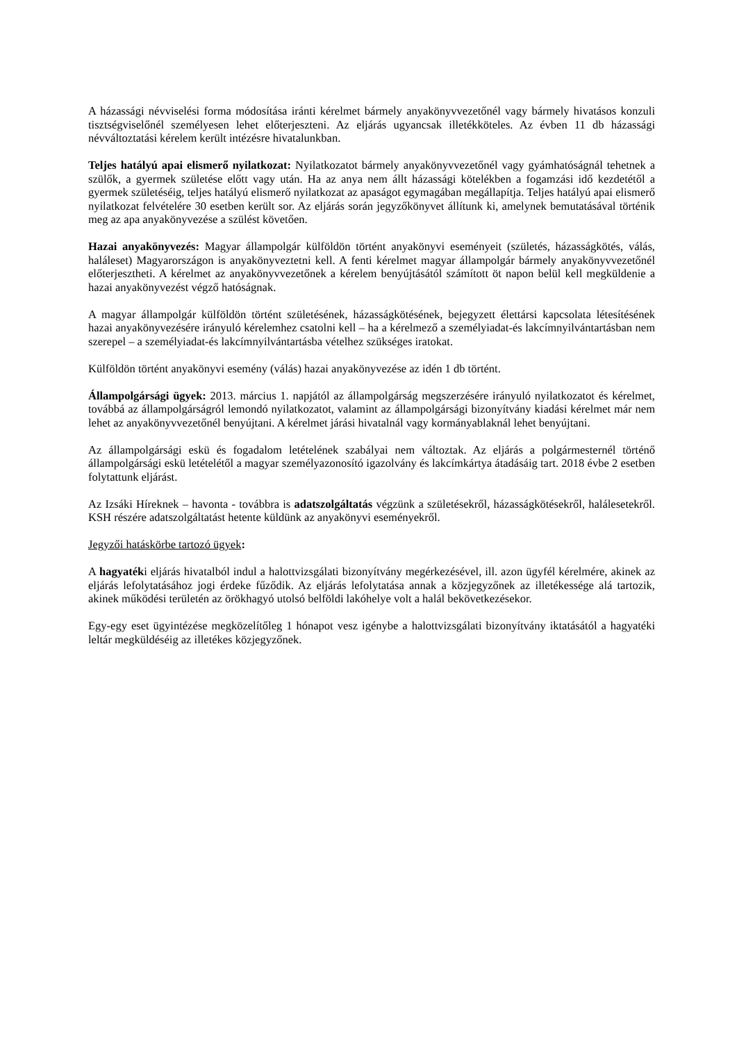A házassági névviselési forma módosítása iránti kérelmet bármely anyakönyvvezetőnél vagy bármely hivatásos konzuli tisztségviselőnél személyesen lehet előterjeszteni. Az eljárás ugyancsak illetékköteles. Az évben 11 db házassági névváltoztatási kérelem került intézésre hivatalunkban.
Teljes hatályú apai elismerő nyilatkozat: Nyilatkozatot bármely anyakönyvvezetőnél vagy gyámhatóságnál tehetnek a szülők, a gyermek születése előtt vagy után. Ha az anya nem állt házassági kötelékben a fogamzási idő kezdetétől a gyermek születéséig, teljes hatályú elismerő nyilatkozat az apaságot egymagában megállapítja. Teljes hatályú apai elismerő nyilatkozat felvételére 30 esetben került sor. Az eljárás során jegyzőkönyvet állítunk ki, amelynek bemutatásával történik meg az apa anyakönyvezése a szülést követően.
Hazai anyakönyvezés: Magyar állampolgár külföldön történt anyakönyvi eseményeit (születés, házasságkötés, válás, haláleset) Magyarországon is anyakönyveztetni kell. A fenti kérelmet magyar állampolgár bármely anyakönyvvezetőnél előterjesztheti. A kérelmet az anyakönyvvezetőnek a kérelem benyújtásától számított öt napon belül kell megküldenie a hazai anyakönyvezést végző hatóságnak.
A magyar állampolgár külföldön történt születésének, házasságkötésének, bejegyzett élettársi kapcsolata létesítésének hazai anyakönyvezésére irányuló kérelemhez csatolni kell – ha a kérelmező a személyiadat-és lakcímnyilvántartásban nem szerepel – a személyiadat-és lakcímnyilvántartásba vételhez szükséges iratokat.
Külföldön történt anyakönyvi esemény (válás) hazai anyakönyvezése az idén 1 db történt.
Állampolgársági ügyek: 2013. március 1. napjától az állampolgárság megszerzésére irányuló nyilatkozatot és kérelmet, továbbá az állampolgárságról lemondó nyilatkozatot, valamint az állampolgársági bizonyítvány kiadási kérelmet már nem lehet az anyakönyvvezetőnél benyújtani. A kérelmet járási hivatalnál vagy kormányablaknál lehet benyújtani.
Az állampolgársági eskü és fogadalom letételének szabályai nem változtak. Az eljárás a polgármesternél történő állampolgársági eskü letételétől a magyar személyazonosító igazolvány és lakcímkártya átadásáig tart. 2018 évbe 2 esetben folytattunk eljárást.
Az Izsáki Híreknek – havonta - továbbra is adatszolgáltatás végzünk a születésekről, házasságkötésekről, halálesetekről. KSH részére adatszolgáltatást hetente küldünk az anyakönyvi eseményekről.
Jegyzői hatáskörbe tartozó ügyek:
A hagyatéki eljárás hivatalból indul a halottvizsgálati bizonyítvány megérkezésével, ill. azon ügyfél kérelmére, akinek az eljárás lefolytatásához jogi érdeke fűződik. Az eljárás lefolytatása annak a közjegyzőnek az illetékessége alá tartozik, akinek működési területén az örökhagyó utolsó belföldi lakóhelye volt a halál bekövetkezésekor.
Egy-egy eset ügyintézése megközelítőleg 1 hónapot vesz igénybe a halottvizsgálati bizonyítvány iktatásától a hagyatéki leltár megküldéséig az illetékes közjegyzőnek.